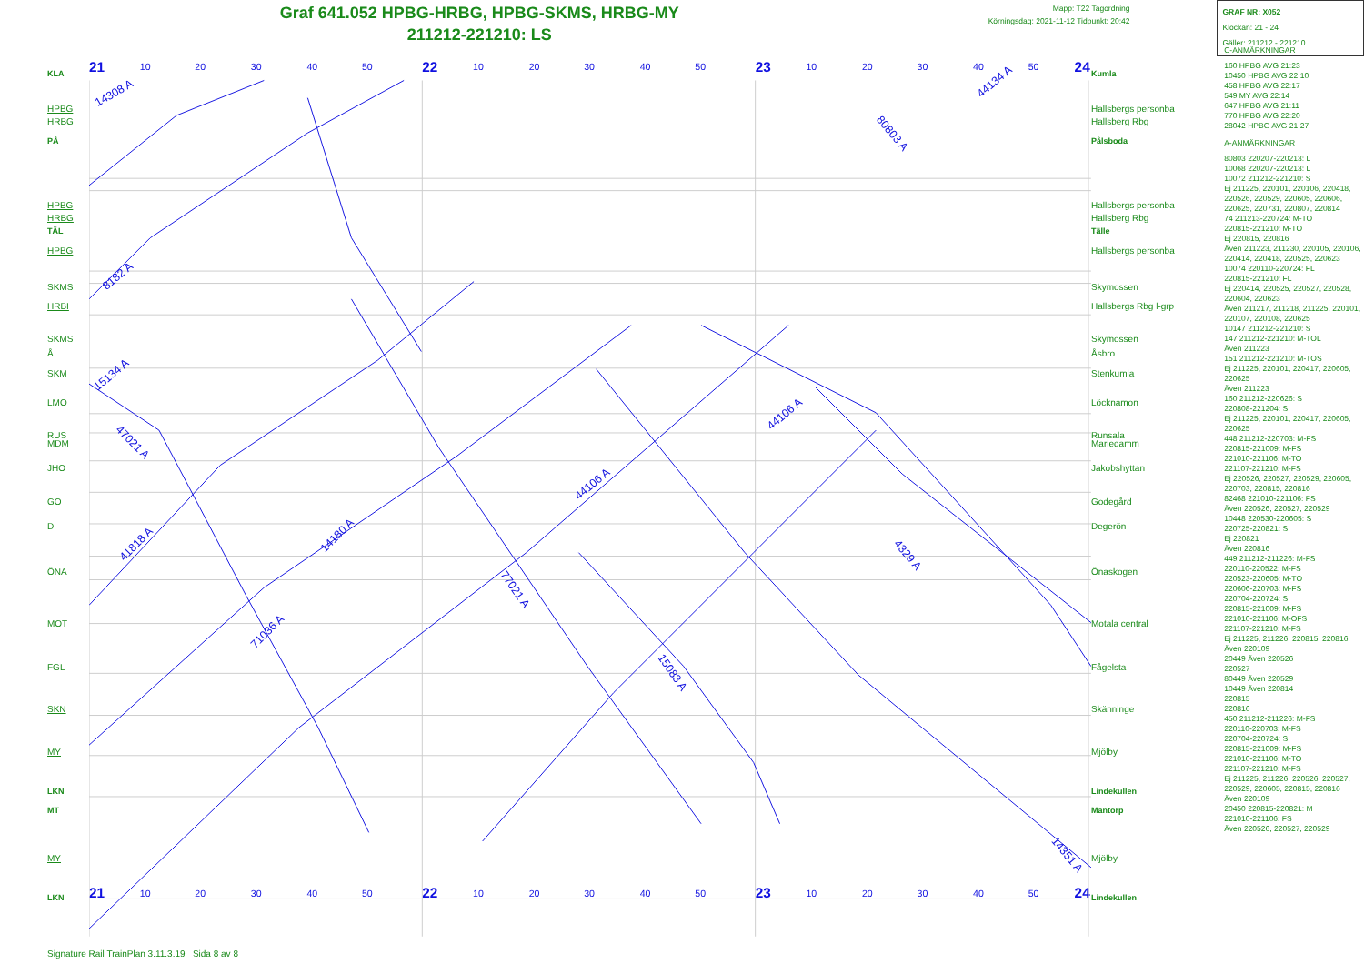Graf 641.052 HPBG-HRBG, HPBG-SKMS, HRBG-MY
211212-221210: LS
Mapp: T22 Tagordning
Körningsdag: 2021-11-12 Tidpunkt: 20:42
GRAF NR: X052
Klockan: 21 - 24
Gäller: 211212 - 221210
KLA
HPBG
HRBG
PÅ
HPBG
HRBG
TÄL
HPBG
SKMS
HRBI
SKMS
Å
SKM
LMO
RUS
MDM
JHO
GO
D
ÖNA
MOT
FGL
SKN
MY
LKN
MT
MY
LKN
21
22
23
24
21
22
23
24
10
20
30
40
50
10
20
30
40
50
10
20
30
40
50
10
20
30
40
50
10
20
30
40
50
10
20
30
40
50
15134 A
47021 A
41818 A
71036 A
14180 A
77021 A
44106 A
15083 A
44106 A
4329 A
14351 A
14308 A
80803 A
44134 A
8182 A
Kumla
Hallsbergs personba
Hallsberg Rbg
Pålsboda
Hallsbergs personba
Hallsberg Rbg
Tälle
Hallsbergs personba
Skymossen
Hallsbergs Rbg l-grp
Skymossen
Åsbro
Stenkumla
Löcknamon
Runsala
Mariedamm
Jakobshyttan
Godegård
Degerön
Önaskogen
Motala central
Fågelsta
Skänninge
Mjölby
Lindekullen
Mantorp
Mjölby
Lindekullen
C-ANMÄRKNINGAR
160 HPBG AVG 21:23
10450 HPBG AVG 22:10
458 HPBG AVG 22:17
549 MY AVG 22:14
647 HPBG AVG 21:11
770 HPBG AVG 22:20
28042 HPBG AVG 21:27
A-ANMÄRKNINGAR
80803 220207-220213: L
10068 220207-220213: L
10072 211212-221210: S
Ej 211225, 220101, 220106, 220418, 220526, 220529, 220605, 220606, 220625, 220731, 220807, 220814
74 211213-220724: M-TO
220815-221210: M-TO
Ej 220815, 220816
Även 211223, 211230, 220105, 220106, 220414, 220418, 220525, 220623
10074 220110-220724: FL
220815-221210: FL
Ej 220414, 220525, 220527, 220528, 220604, 220623
Även 211217, 211218, 211225, 220101, 220107, 220108, 220625
10147 211212-221210: S
147 211212-221210: M-TOL
Även 211223
151 211212-221210: M-TOS
Ej 211225, 220101, 220417, 220605, 220625
Även 211223
160 211212-220626: S
220808-221204: S
Ej 211225, 220101, 220417, 220605, 220625
448 211212-220703: M-FS
220815-221009: M-FS
221010-221106: M-TO
221107-221210: M-FS
Ej 220526, 220527, 220529, 220605, 220703, 220815, 220816
82468 221010-221106: FS
Även 220526, 220527, 220529
10448 220530-220605: S
220725-220821: S
Ej 220821
Även 220816
449 211212-211226: M-FS
220110-220522: M-FS
220523-220605: M-TO
220606-220703: M-FS
220704-220724: S
220815-221009: M-FS
221010-221106: M-OFS
221107-221210: M-FS
Ej 211225, 211226, 220815, 220816
Även 220109
20449 Även 220526
220527
80449 Även 220529
10449 Även 220814
220815
220816
450 211212-211226: M-FS
220110-220703: M-FS
220704-220724: S
220815-221009: M-FS
221010-221106: M-TO
221107-221210: M-FS
Ej 211225, 211226, 220526, 220527, 220529, 220605, 220815, 220816
Även 220109
20450 220815-220821: M
221010-221106: FS
Även 220526, 220527, 220529
Signature Rail TrainPlan 3.11.3.19 Sida 8 av 8